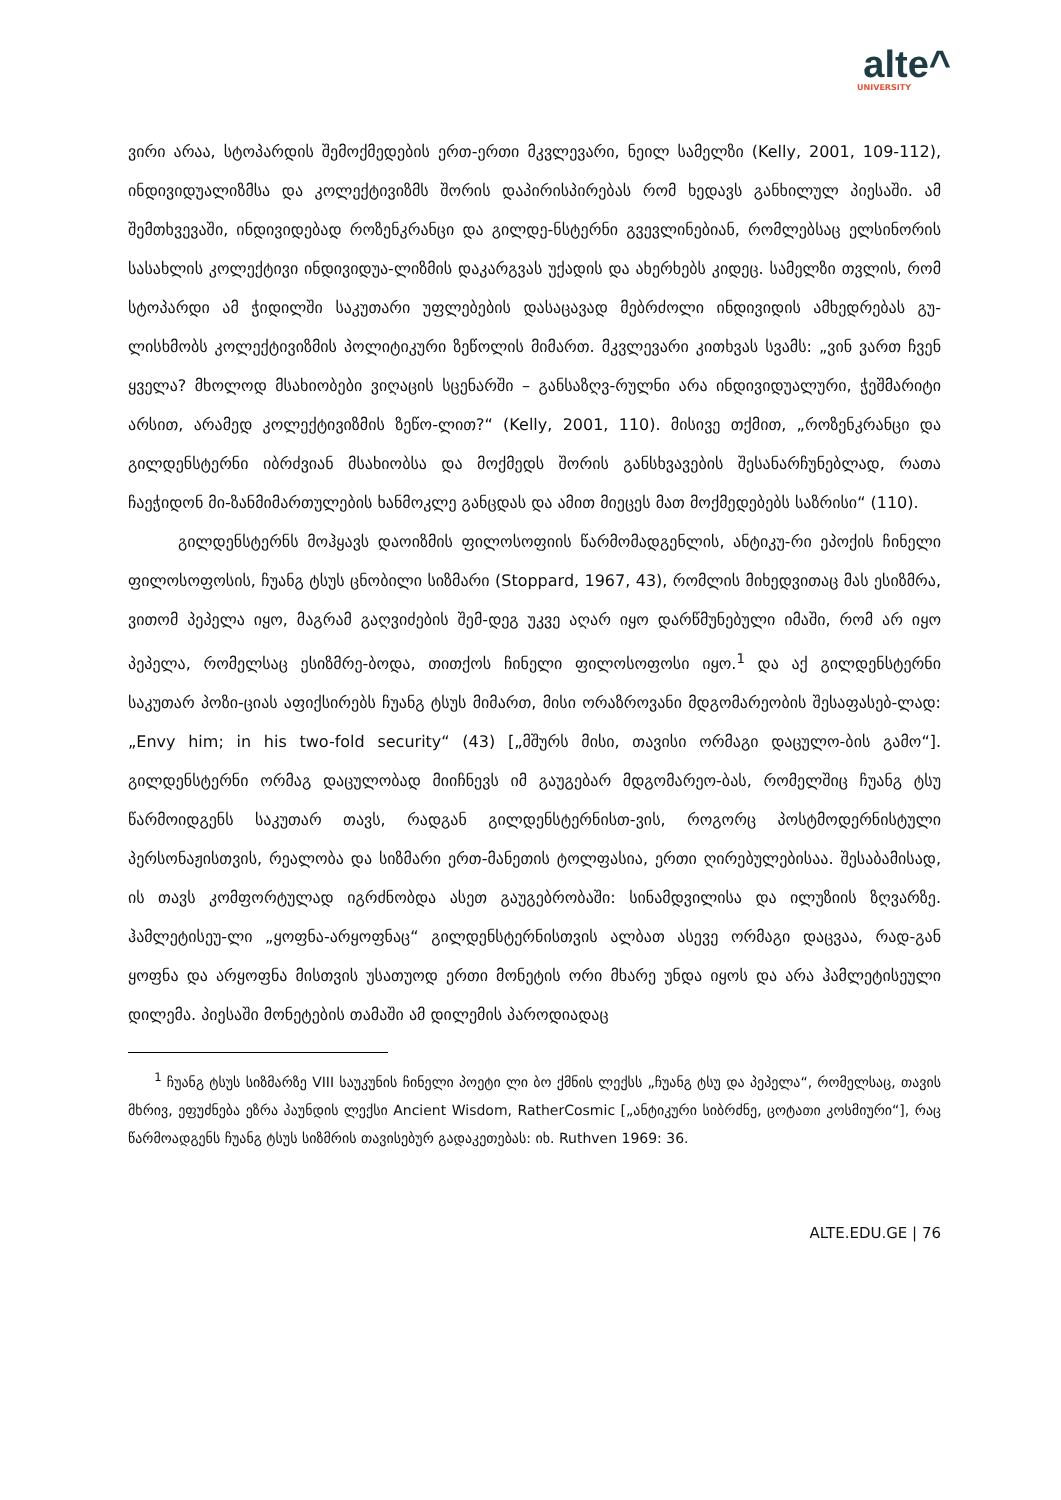alte^
UNIVERSITY
ვირი არაა, სტოპარდის შემოქმედების ერთ-ერთი მკვლევარი, ნეილ სამელზი (Kelly, 2001, 109-112), ინდივიდუალიზმსა და კოლექტივიზმს შორის დაპირისპირებას რომ ხედავს განხილულ პიესაში. ამ შემთხვევაში, ინდივიდებად როზენკრანცი და გილდე-ნსტერნი გვევლინებიან, რომლებსაც ელსინორის სასახლის კოლექტივი ინდივიდუა-ლიზმის დაკარგვას უქადის და ახერხებს კიდეც. სამელზი თვლის, რომ სტოპარდი ამ ჭიდილში საკუთარი უფლებების დასაცავად მებრძოლი ინდივიდის ამხედრებას გუ-ლისხმობს კოლექტივიზმის პოლიტიკური ზეწოლის მიმართ. მკვლევარი კითხვას სვამს: „ვინ ვართ ჩვენ ყველა? მხოლოდ მსახიობები ვიღაცის სცენარში – განსაზღვ-რულნი არა ინდივიდუალური, ჭეშმარიტი არსით, არამედ კოლექტივიზმის ზეწო-ლით?“ (Kelly, 2001, 110). მისივე თქმით, „როზენკრანცი და გილდენსტერნი იბრძვიან მსახიობსა და მოქმედს შორის განსხვავების შესანარჩუნებლად, რათა ჩაეჭიდონ მი-ზანმიმართულების ხანმოკლე განცდას და ამით მიეცეს მათ მოქმედებებს საზრისი“ (110).
გილდენსტერნს მოჰყავს დაოიზმის ფილოსოფიის წარმომადგენლის, ანტიკუ-რი ეპოქის ჩინელი ფილოსოფოსის, ჩუანგ ტსუს ცნობილი სიზმარი (Stoppard, 1967, 43), რომლის მიხედვითაც მას ესიზმრა, ვითომ პეპელა იყო, მაგრამ გაღვიძების შემ-დეგ უკვე აღარ იყო დარწმუნებული იმაში, რომ არ იყო პეპელა, რომელსაც ესიზმრე-ბოდა, თითქოს ჩინელი ფილოსოფოსი იყო.<sup>1</sup> და აქ გილდენსტერნი საკუთარ პოზი-ციას აფიქსირებს ჩუანგ ტსუს მიმართ, მისი ორაზროვანი მდგომარეობის შესაფასებ-ლად: „Envy him; in his two-fold security“ (43) [„მშურს მისი, თავისი ორმაგი დაცულო-ბის გამო“]. გილდენსტერნი ორმაგ დაცულობად მიიჩნევს იმ გაუგებარ მდგომარეო-ბას, რომელშიც ჩუანგ ტსუ წარმოიდგენს საკუთარ თავს, რადგან გილდენსტერნისთ-ვის, როგორც პოსტმოდერნისტული პერსონაჟისთვის, რეალობა და სიზმარი ერთ-მანეთის ტოლფასია, ერთი ღირებულებისაა. შესაბამისად, ის თავს კომფორტულად იგრძნობდა ასეთ გაუგებრობაში: სინამდვილისა და ილუზიის ზღვარზე. ჰამლეტისეუ-ლი „ყოფნა-არყოფნაც“ გილდენსტერნისთვის ალბათ ასევე ორმაგი დაცვაა, რად-გან ყოფნა და არყოფნა მისთვის უსათუოდ ერთი მონეტის ორი მხარე უნდა იყოს და არა ჰამლეტისეული დილემა. პიესაში მონეტების თამაში ამ დილემის პაროდიადაც
<sup>1</sup> ჩუანგ ტსუს სიზმარზე VIII საუკუნის ჩინელი პოეტი ლი ბო ქმნის ლექსს „ჩუანგ ტსუ და პეპელა“, რომელსაც, თავის მხრივ, ეფუძნება ეზრა პაუნდის ლექსი Ancient Wisdom, RatherCosmic [„ანტიკური სიბრძნე, ცოტათი კოსმიური“], რაც წარმოადგენს ჩუანგ ტსუს სიზმრის თავისებურ გადაკეთებას: იხ. Ruthven 1969: 36.
ALTE.EDU.GE | 76